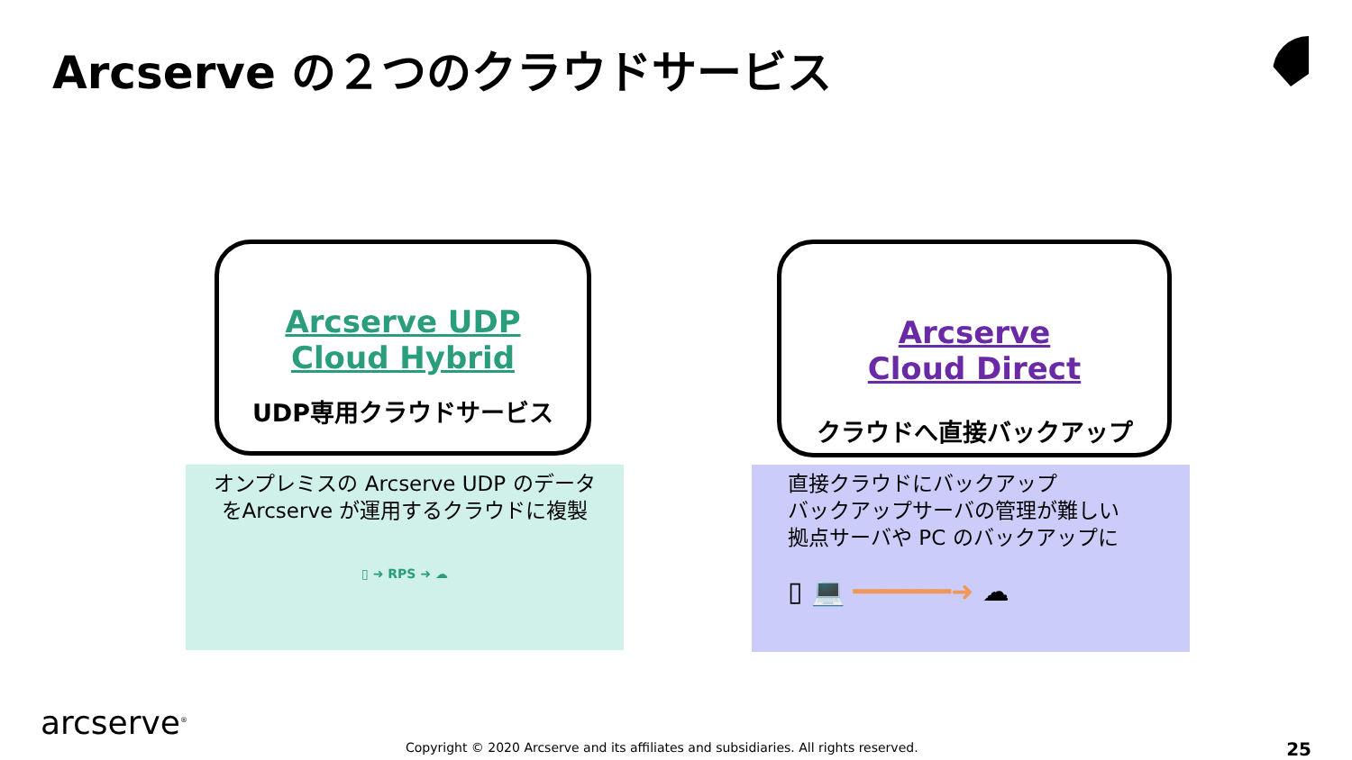Arcserve の２つのクラウドサービス
Arcserve UDP
Cloud Hybrid
UDP専用クラウドサービス
Arcserve
Cloud Direct
クラウドへ直接バックアップ
オンプレミスの Arcserve UDP のデータ
をArcserve が運用するクラウドに複製
▯ ➜ RPS ➜ ☁
直接クラウドにバックアップ
バックアップサーバの管理が難しい
拠点サーバや PC のバックアップに
▯ 💻 ━━━━━━➜ ☁
arcserve<sup>®</sup>
Copyright © 2020 Arcserve and its affiliates and subsidiaries. All rights reserved.
25